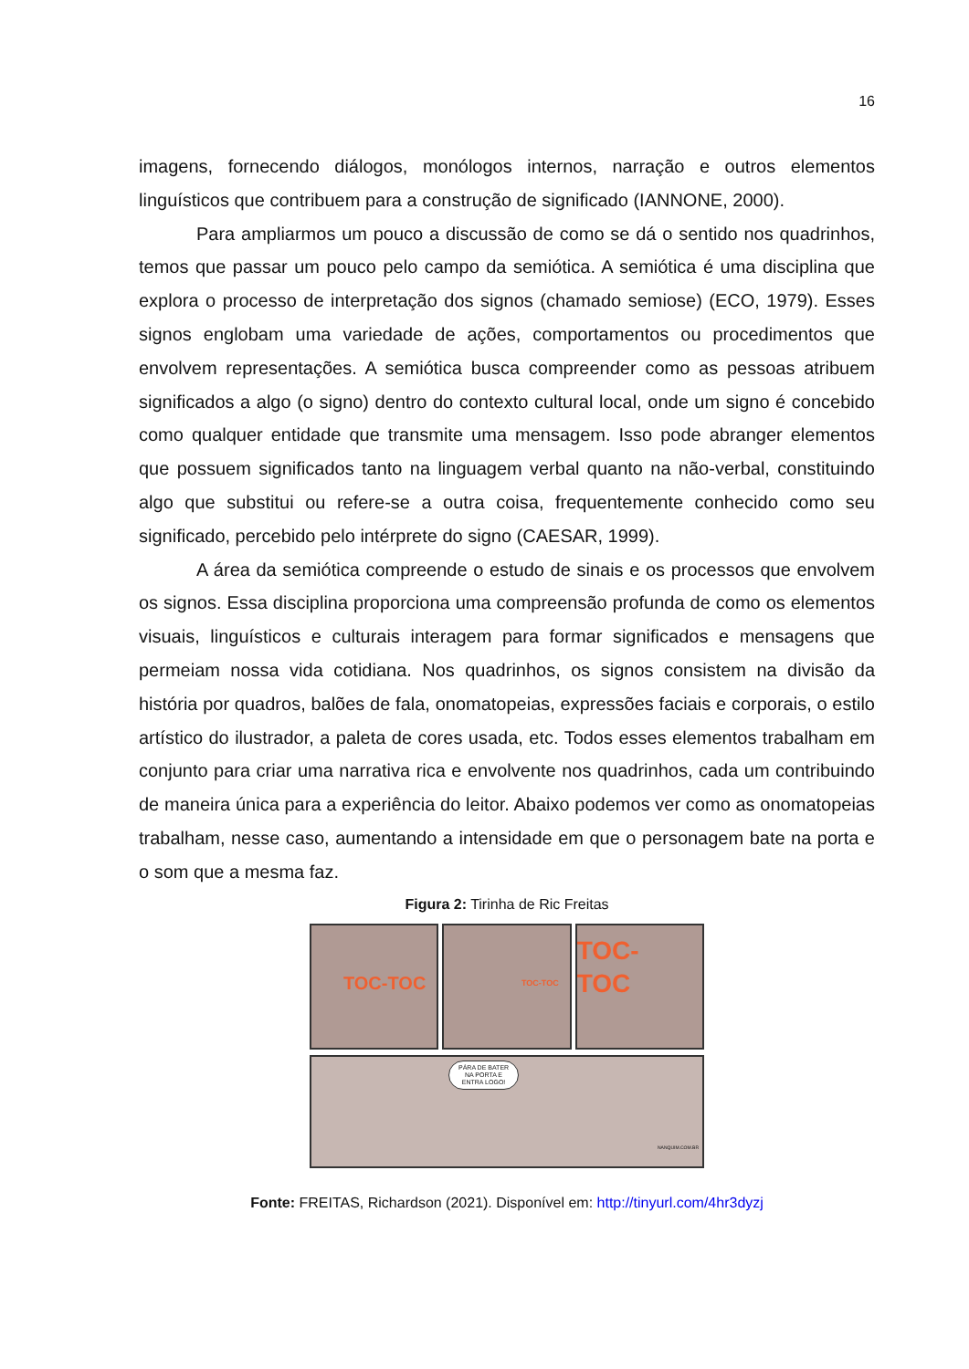16
imagens, fornecendo diálogos, monólogos internos, narração e outros elementos linguísticos que contribuem para a construção de significado (IANNONE, 2000).
Para ampliarmos um pouco a discussão de como se dá o sentido nos quadrinhos, temos que passar um pouco pelo campo da semiótica. A semiótica é uma disciplina que explora o processo de interpretação dos signos (chamado semiose) (ECO, 1979). Esses signos englobam uma variedade de ações, comportamentos ou procedimentos que envolvem representações. A semiótica busca compreender como as pessoas atribuem significados a algo (o signo) dentro do contexto cultural local, onde um signo é concebido como qualquer entidade que transmite uma mensagem. Isso pode abranger elementos que possuem significados tanto na linguagem verbal quanto na não-verbal, constituindo algo que substitui ou refere-se a outra coisa, frequentemente conhecido como seu significado, percebido pelo intérprete do signo (CAESAR, 1999).
A área da semiótica compreende o estudo de sinais e os processos que envolvem os signos. Essa disciplina proporciona uma compreensão profunda de como os elementos visuais, linguísticos e culturais interagem para formar significados e mensagens que permeiam nossa vida cotidiana. Nos quadrinhos, os signos consistem na divisão da história por quadros, balões de fala, onomatopeias, expressões faciais e corporais, o estilo artístico do ilustrador, a paleta de cores usada, etc. Todos esses elementos trabalham em conjunto para criar uma narrativa rica e envolvente nos quadrinhos, cada um contribuindo de maneira única para a experiência do leitor. Abaixo podemos ver como as onomatopeias trabalham, nesse caso, aumentando a intensidade em que o personagem bate na porta e o som que a mesma faz.
Figura 2: Tirinha de Ric Freitas
TOC-TOC
TOC-TOC
TOC-TOC
PÁRA DE BATER
NA PORTA E
ENTRA LOGO!
NANQUIM.COM.BR
Fonte: FREITAS, Richardson (2021). Disponível em: http://tinyurl.com/4hr3dyzj